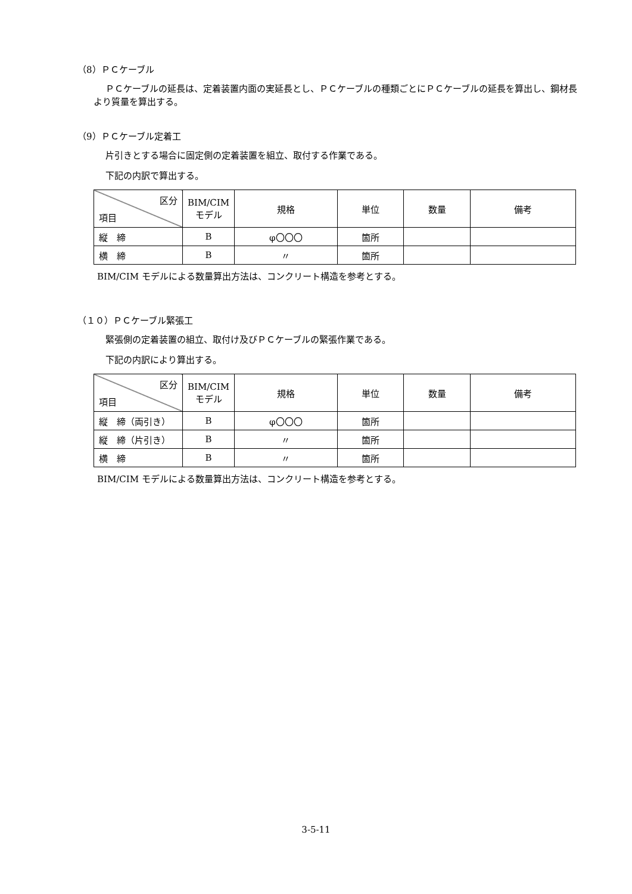（8）ＰＣケーブル
ＰＣケーブルの延長は、定着装置内面の実延長とし、ＰＣケーブルの種類ごとにＰＣケーブルの延長を算出し、鋼材長より質量を算出する。
（9）ＰＣケーブル定着工
片引きとする場合に固定側の定着装置を組立、取付する作業である。
下記の内訳で算出する。
| 区分 項目 | BIM/CIM モデル | 規格 | 単位 | 数量 | 備考 |
| --- | --- | --- | --- | --- | --- |
| 縦 締 | B | φ〇〇〇 | 箇所 | | |
| 横 締 | B | 〃 | 箇所 | | |
BIM/CIM モデルによる数量算出方法は、コンクリート構造を参考とする。
（１０）ＰＣケーブル緊張工
緊張側の定着装置の組立、取付け及びＰＣケーブルの緊張作業である。
下記の内訳により算出する。
| 区分 項目 | BIM/CIM モデル | 規格 | 単位 | 数量 | 備考 |
| --- | --- | --- | --- | --- | --- |
| 縦 締（両引き） | B | φ〇〇〇 | 箇所 | | |
| 縦 締（片引き） | B | 〃 | 箇所 | | |
| 横 締 | B | 〃 | 箇所 | | |
BIM/CIM モデルによる数量算出方法は、コンクリート構造を参考とする。
3-5-11